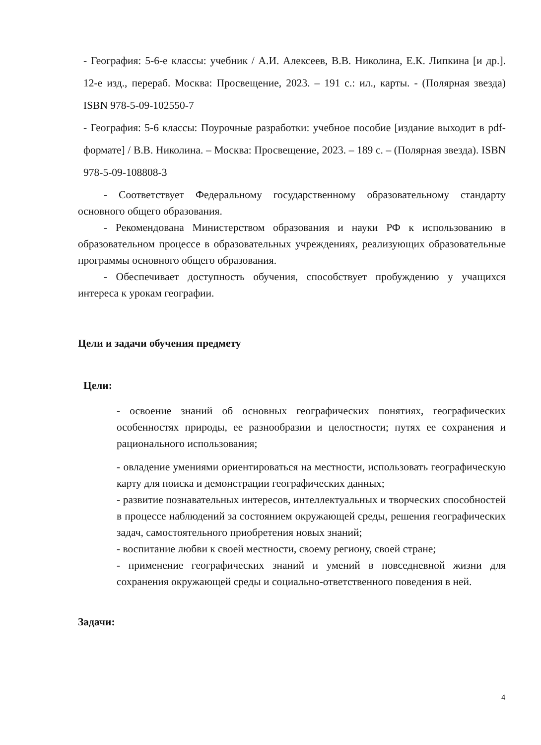- География: 5-6-е классы: учебник / А.И. Алексеев, В.В. Николина, Е.К. Липкина [и др.]. 12-е изд., перераб. Москва: Просвещение, 2023. – 191 с.: ил., карты. - (Полярная звезда) ISBN 978-5-09-102550-7
- География: 5-6 классы: Поурочные разработки: учебное пособие [издание выходит в pdf-формате] / В.В. Николина. – Москва: Просвещение, 2023. – 189 с. – (Полярная звезда). ISBN 978-5-09-108808-3
- Соответствует Федеральному государственному образовательному стандарту основного общего образования.
- Рекомендована Министерством образования и науки РФ к использованию в образовательном процессе в образовательных учреждениях, реализующих образовательные программы основного общего образования.
- Обеспечивает доступность обучения, способствует пробуждению у учащихся интереса к урокам географии.
Цели и задачи обучения предмету
Цели:
- освоение знаний об основных географических понятиях, географических особенностях природы, ее разнообразии и целостности; путях ее сохранения и рационального использования;
- овладение умениями ориентироваться на местности, использовать географическую карту для поиска и демонстрации географических данных;
- развитие познавательных интересов, интеллектуальных и творческих способностей в процессе наблюдений за состоянием окружающей среды, решения географических задач, самостоятельного приобретения новых знаний;
- воспитание любви к своей местности, своему региону, своей стране;
- применение географических знаний и умений в повседневной жизни для сохранения окружающей среды и социально-ответственного поведения в ней.
Задачи:
4